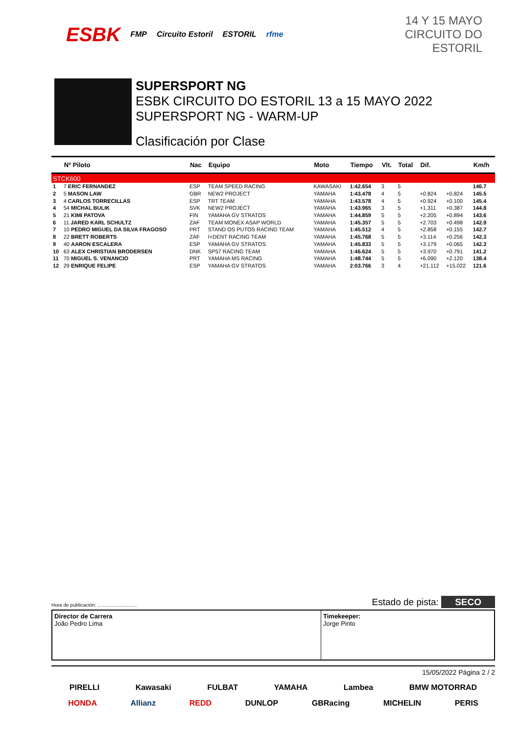ESBK FMP Circuito Estoril ESTORIL rfme
14 Y 15 MAYO
CIRCUITO DO ESTORIL
SUPERSPORT NG
ESBK CIRCUITO DO ESTORIL 13 a 15 MAYO 2022
SUPERSPORT NG - WARM-UP
Clasificación por Clase
| | Nº Piloto | Nac | Equipo | Moto | Tiempo | Vlt. | Total | Dif. | | Km/h |
| --- | --- | --- | --- | --- | --- | --- | --- | --- | --- | --- |
| STCK600 | | | | | | | | | | |
| 1 | 7 ERIC FERNANDEZ | ESP | TEAM SPEED RACING | KAWASAKI | 1:42.654 | 3 | 5 | | | 146.7 |
| 2 | 5 MASON LAW | GBR | NEW2 PROJECT | YAMAHA | 1:43.478 | 4 | 5 | +0.824 | +0.824 | 145.5 |
| 3 | 4 CARLOS TORRECILLAS | ESP | TRT TEAM | YAMAHA | 1:43.578 | 4 | 5 | +0.924 | +0.100 | 145.4 |
| 4 | 54 MICHAL BULIK | SVK | NEW2 PROJECT | YAMAHA | 1:43.965 | 3 | 5 | +1.311 | +0.387 | 144.8 |
| 5 | 21 KIMI PATOVA | FIN | YAMAHA GV STRATOS | YAMAHA | 1:44.859 | 5 | 5 | +2.205 | +0.894 | 143.6 |
| 6 | 11 JARED KARL SCHULTZ | ZAF | TEAM MONEX ASAP WORLD | YAMAHA | 1:45.357 | 5 | 5 | +2.703 | +0.498 | 142.9 |
| 7 | 10 PEDRO MIGUEL DA SILVA FRAGOSO | PRT | STAND OS PUTOS RACING TEAM | YAMAHA | 1:45.512 | 4 | 5 | +2.858 | +0.155 | 142.7 |
| 8 | 22 BRETT ROBERTS | ZAF | I+DENT RACING TEAM | YAMAHA | 1:45.768 | 5 | 5 | +3.114 | +0.256 | 142.3 |
| 9 | 40 AARON ESCALERA | ESP | YAMAHA GV STRATOS | YAMAHA | 1:45.833 | 5 | 5 | +3.179 | +0.065 | 142.3 |
| 10 | 63 ALEX CHRISTIAN BRODERSEN | DNK | SP57 RACING TEAM | YAMAHA | 1:46.624 | 5 | 5 | +3.970 | +0.791 | 141.2 |
| 11 | 70 MIGUEL S. VENANCIO | PRT | YAMAHA MS RACING | YAMAHA | 1:48.744 | 5 | 5 | +6.090 | +2.120 | 138.4 |
| 12 | 29 ENRIQUE FELIPE | ESP | YAMAHA GV STRATOS | YAMAHA | 2:03.766 | 3 | 4 | +21.112 | +15.022 | 121.6 |
Hora de publicación: ............................. Estado de pista: SECO
Director de Carrera
João Pedro Lima
Timekeeper:
Jorge Pinto
15/05/2022 Página 2 / 2
PIRELLI Kawasaki FULBAT YAMAHA Lambea BMW MOTORRAD
HONDA Allianz REDD DUNLOP GBRacing MICHELIN PERIS